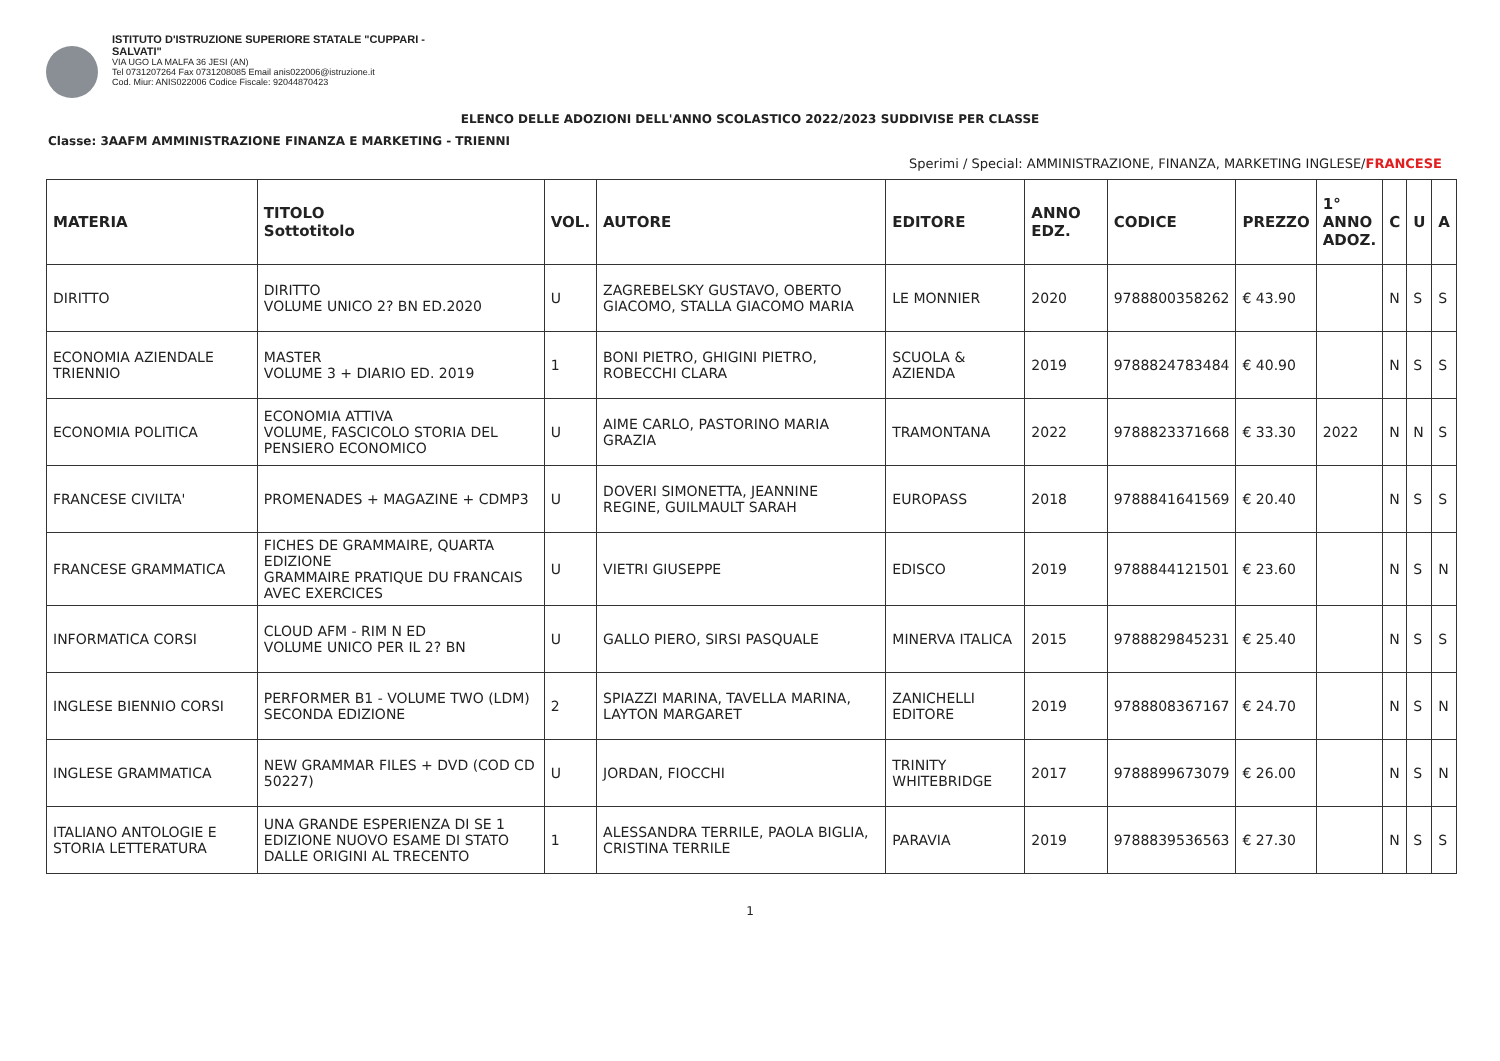ISTITUTO D'ISTRUZIONE SUPERIORE STATALE "CUPPARI -
SALVATI"
VIA UGO LA MALFA 36 JESI (AN)
Tel 0731207264 Fax 0731208085 Email anis022006@istruzione.it
Cod. Miur: ANIS022006 Codice Fiscale: 92044870423
ELENCO DELLE ADOZIONI DELL'ANNO SCOLASTICO 2022/2023 SUDDIVISE PER CLASSE
Classe: 3AAFM AMMINISTRAZIONE FINANZA E MARKETING - TRIENNI
Sperimi / Special: AMMINISTRAZIONE, FINANZA, MARKETING INGLESE/FRANCESE
| MATERIA | TITOLO Sottotitolo | VOL. | AUTORE | EDITORE | ANNO EDZ. | CODICE | PREZZO | 1° ANNO ADOZ. | C | U | A |
| --- | --- | --- | --- | --- | --- | --- | --- | --- | --- | --- | --- |
| DIRITTO | DIRITTO VOLUME UNICO 2? BN ED.2020 | U | ZAGREBELSKY GUSTAVO, OBERTO GIACOMO, STALLA GIACOMO MARIA | LE MONNIER | 2020 | 9788800358262 | € 43.90 | | N | S | S |
| ECONOMIA AZIENDALE TRIENNIO | MASTER VOLUME 3 + DIARIO ED. 2019 | 1 | BONI PIETRO, GHIGINI PIETRO, ROBECCHI CLARA | SCUOLA & AZIENDA | 2019 | 9788824783484 | € 40.90 | | N | S | S |
| ECONOMIA POLITICA | ECONOMIA ATTIVA VOLUME, FASCICOLO STORIA DEL PENSIERO ECONOMICO | U | AIME CARLO, PASTORINO MARIA GRAZIA | TRAMONTANA | 2022 | 9788823371668 | € 33.30 | 2022 | N | N | S |
| FRANCESE CIVILTA' | PROMENADES + MAGAZINE + CDMP3 | U | DOVERI SIMONETTA, JEANNINE REGINE, GUILMAULT SARAH | EUROPASS | 2018 | 9788841641569 | € 20.40 | | N | S | S |
| FRANCESE GRAMMATICA | FICHES DE GRAMMAIRE, QUARTA EDIZIONE GRAMMAIRE PRATIQUE DU FRANCAIS AVEC EXERCICES | U | VIETRI GIUSEPPE | EDISCO | 2019 | 9788844121501 | € 23.60 | | N | S | N |
| INFORMATICA CORSI | CLOUD AFM - RIM N ED VOLUME UNICO PER IL 2? BN | U | GALLO PIERO, SIRSI PASQUALE | MINERVA ITALICA | 2015 | 9788829845231 | € 25.40 | | N | S | S |
| INGLESE BIENNIO CORSI | PERFORMER B1 - VOLUME TWO (LDM) SECONDA EDIZIONE | 2 | SPIAZZI MARINA, TAVELLA MARINA, LAYTON MARGARET | ZANICHELLI EDITORE | 2019 | 9788808367167 | € 24.70 | | N | S | N |
| INGLESE GRAMMATICA | NEW GRAMMAR FILES + DVD (COD CD 50227) | U | JORDAN, FIOCCHI | TRINITY WHITEBRIDGE | 2017 | 9788899673079 | € 26.00 | | N | S | N |
| ITALIANO ANTOLOGIE E STORIA LETTERATURA | UNA GRANDE ESPERIENZA DI SE 1 EDIZIONE NUOVO ESAME DI STATO DALLE ORIGINI AL TRECENTO | 1 | ALESSANDRA TERRILE, PAOLA BIGLIA, CRISTINA TERRILE | PARAVIA | 2019 | 9788839536563 | € 27.30 | | N | S | S |
1